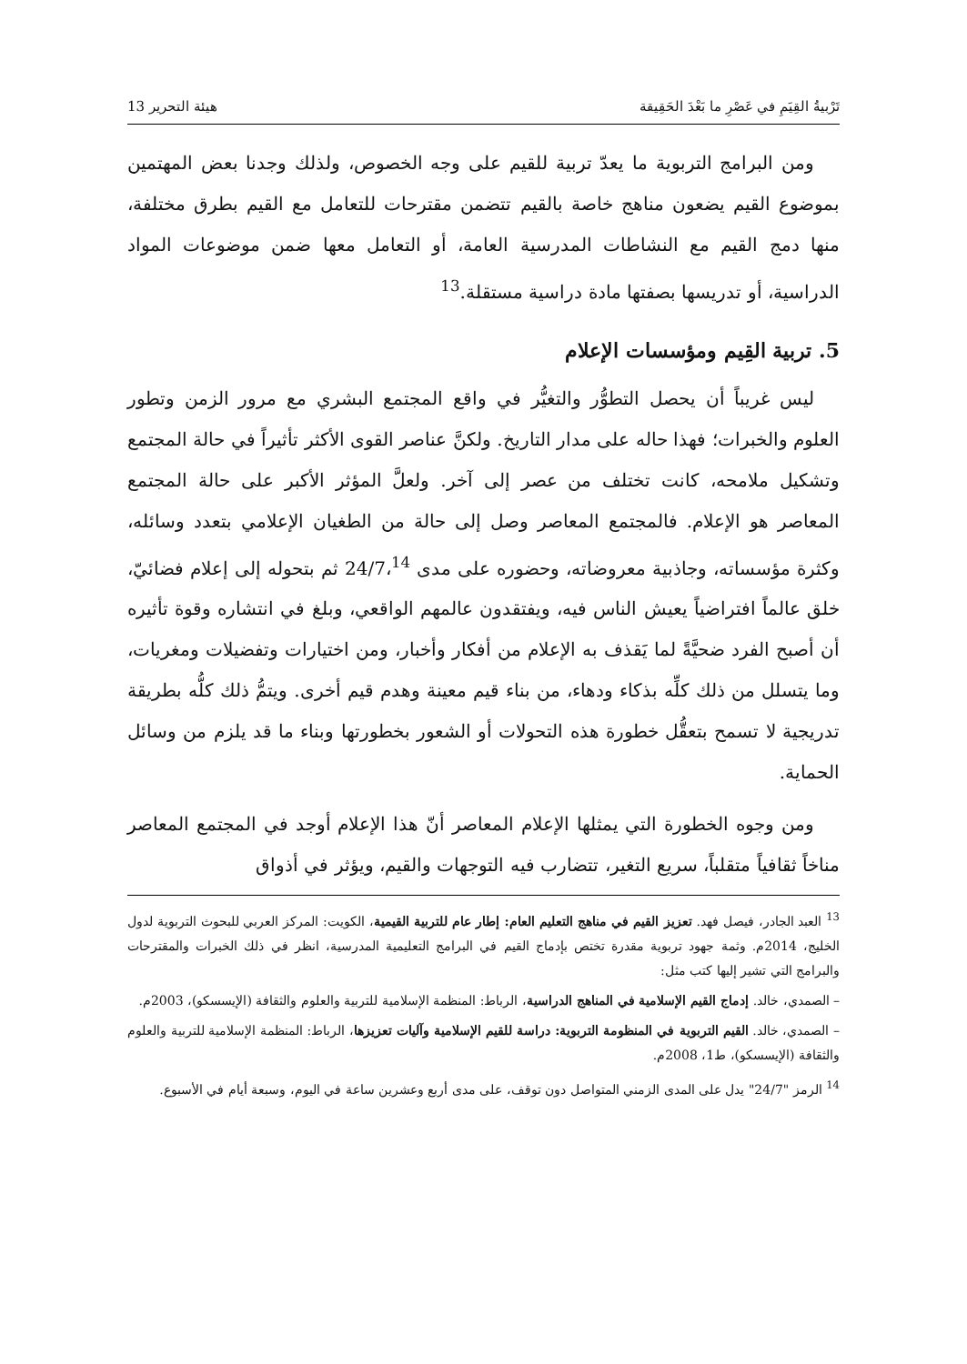تَرْبيةُ القِيَمِ في عَصْرِ ما بَعْدَ الحَقِيقة هيئة التحرير 13
ومن البرامج التربوية ما يعدّ تربية للقيم على وجه الخصوص، ولذلك وجدنا بعض المهتمين بموضوع القيم يضعون مناهج خاصة بالقيم تتضمن مقترحات للتعامل مع القيم بطرق مختلفة، منها دمج القيم مع النشاطات المدرسية العامة، أو التعامل معها ضمن موضوعات المواد الدراسية، أو تدريسها بصفتها مادة دراسية مستقلة.<sup>13</sup>
5. تربية القِيم ومؤسسات الإعلام
ليس غريباً أن يحصل التطوُّر والتغيُّر في واقع المجتمع البشري مع مرور الزمن وتطور العلوم والخبرات؛ فهذا حاله على مدار التاريخ. ولكنَّ عناصر القوى الأكثر تأثيراً في حالة المجتمع وتشكيل ملامحه، كانت تختلف من عصر إلى آخر. ولعلَّ المؤثر الأكبر على حالة المجتمع المعاصر هو الإعلام. فالمجتمع المعاصر وصل إلى حالة من الطغيان الإعلامي بتعدد وسائله، وكثرة مؤسساته، وجاذبية معروضاته، وحضوره على مدى 24/7،<sup>14</sup> ثم بتحوله إلى إعلام فضائيّ، خلق عالماً افتراضياً يعيش الناس فيه، ويفتقدون عالمهم الواقعي، وبلغ في انتشاره وقوة تأثيره أن أصبح الفرد ضحيَّةً لما يَقذف به الإعلام من أفكار وأخبار، ومن اختيارات وتفضيلات ومغريات، وما يتسلل من ذلك كلِّه بذكاء ودهاء، من بناء قيم معينة وهدم قيم أخرى. ويتمُّ ذلك كلُّه بطريقة تدريجية لا تسمح بتعقُّل خطورة هذه التحولات أو الشعور بخطورتها وبناء ما قد يلزم من وسائل الحماية.
ومن وجوه الخطورة التي يمثلها الإعلام المعاصر أنّ هذا الإعلام أوجد في المجتمع المعاصر مناخاً ثقافياً متقلباً، سريع التغير، تتضارب فيه التوجهات والقيم، ويؤثر في أذواق
<sup>13</sup> العبد الجادر، فيصل فهد. تعزيز القيم في مناهج التعليم العام: إطار عام للتربية القيمية، الكويت: المركز العربي للبحوث التربوية لدول الخليج، 2014م. وثمة جهود تربوية مقدرة تختص بإدماج القيم في البرامج التعليمية المدرسية، انظر في ذلك الخبرات والمقترحات والبرامج التي تشير إليها كتب مثل:
– الصمدي، خالد. إدماج القيم الإسلامية في المناهج الدراسية، الرباط: المنظمة الإسلامية للتربية والعلوم والثقافة (الإيسسكو)، 2003م.
– الصمدي، خالد. القيم التربوية في المنظومة التربوية: دراسة للقيم الإسلامية وآليات تعزيزها، الرباط: المنظمة الإسلامية للتربية والعلوم والثقافة (الإيسسكو)، ط1، 2008م.
<sup>14</sup> الرمز "24/7" يدل على المدى الزمني المتواصل دون توقف، على مدى أربع وعشرين ساعة في اليوم، وسبعة أيام في الأسبوع.